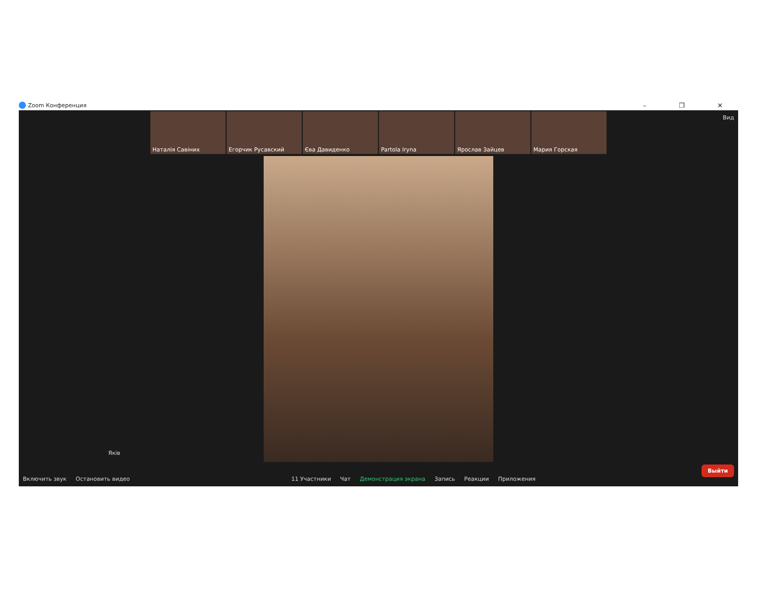Zoom Конференция – ❐ ✕
Наталія Савіних Егорчик Русавский Єва Давиденко Partola Iryna Ярослав Зайцев Мария Горская
Вид
Яків
Включить звук Остановить видео 11 Участники Чат Демонстрация экрана Запись Реакции Приложения Выйти